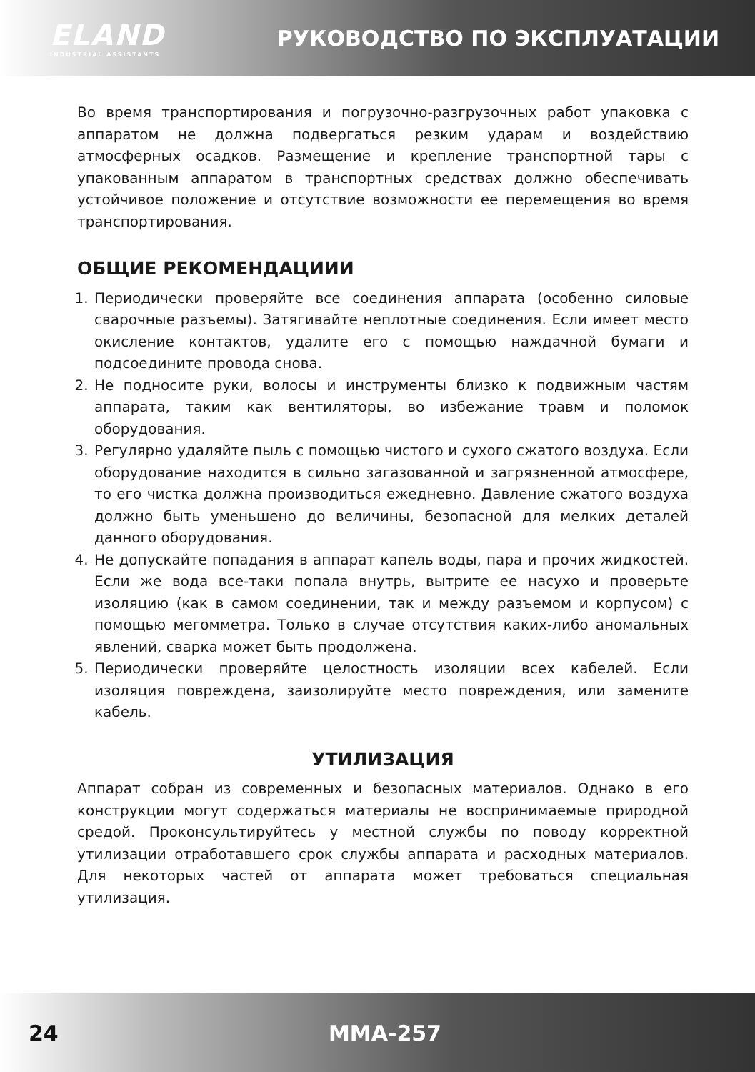ELAND
INDUSTRIAL ASSISTANTS
РУКОВОДСТВО ПО ЭКСПЛУАТАЦИИ
Во время транспортирования и погрузочно-разгрузочных работ упаковка с аппаратом не должна подвергаться резким ударам и воздействию атмосферных осадков. Размещение и крепление транспортной тары с упакованным аппаратом в транспортных средствах должно обеспечивать устойчивое положение и отсутствие возможности ее перемещения во время транспортирования.
ОБЩИЕ РЕКОМЕНДАЦИИИ
1. Периодически проверяйте все соединения аппарата (особенно силовые сварочные разъемы). Затягивайте неплотные соединения. Если имеет место окисление контактов, удалите его с помощью наждачной бумаги и подсоедините провода снова.
2. Не подносите руки, волосы и инструменты близко к подвижным частям аппарата, таким как вентиляторы, во избежание травм и поломок оборудования.
3. Регулярно удаляйте пыль с помощью чистого и сухого сжатого воздуха. Если оборудование находится в сильно загазованной и загрязненной атмосфере, то его чистка должна производиться ежедневно. Давление сжатого воздуха должно быть уменьшено до величины, безопасной для мелких деталей данного оборудования.
4. Не допускайте попадания в аппарат капель воды, пара и прочих жидкостей. Если же вода все-таки попала внутрь, вытрите ее насухо и проверьте изоляцию (как в самом соединении, так и между разъемом и корпусом) с помощью мегомметра. Только в случае отсутствия каких-либо аномальных явлений, сварка может быть продолжена.
5. Периодически проверяйте целостность изоляции всех кабелей. Если изоляция повреждена, заизолируйте место повреждения, или замените кабель.
УТИЛИЗАЦИЯ
Аппарат собран из современных и безопасных материалов. Однако в его конструкции могут содержаться материалы не воспринимаемые природной средой. Проконсультируйтесь у местной службы по поводу корректной утилизации отработавшего срок службы аппарата и расходных материалов. Для некоторых частей от аппарата может требоваться специальная утилизация.
24 MMA-257